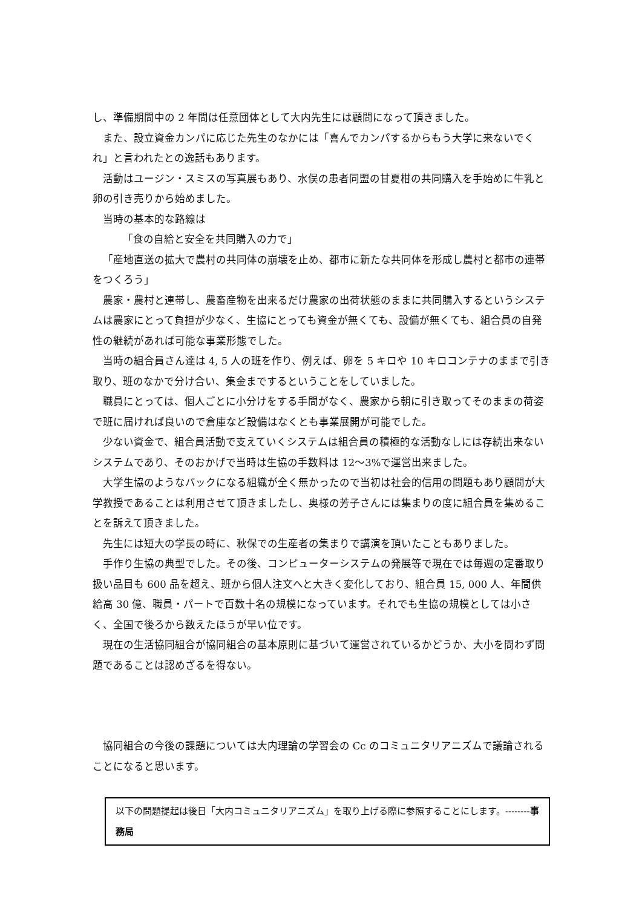し、準備期間中の 2 年間は任意団体として大内先生には顧問になって頂きました。
また、設立資金カンパに応じた先生のなかには「喜んでカンパするからもう大学に来ないでくれ」と言われたとの逸話もあります。
活動はユージン・スミスの写真展もあり、水俣の患者同盟の甘夏柑の共同購入を手始めに牛乳と卵の引き売りから始めました。
当時の基本的な路線は
「食の自給と安全を共同購入の力で」
「産地直送の拡大で農村の共同体の崩壊を止め、都市に新たな共同体を形成し農村と都市の連帯をつくろう」
農家・農村と連帯し、農畜産物を出来るだけ農家の出荷状態のままに共同購入するというシステムは農家にとって負担が少なく、生協にとっても資金が無くても、設備が無くても、組合員の自発性の継続があれば可能な事業形態でした。
当時の組合員さん達は 4, 5 人の班を作り、例えば、卵を 5 キロや 10 キロコンテナのままで引き取り、班のなかで分け合い、集金までするということをしていました。
職員にとっては、個人ごとに小分けをする手間がなく、農家から朝に引き取ってそのままの荷姿で班に届ければ良いので倉庫など設備はなくとも事業展開が可能でした。
少ない資金で、組合員活動で支えていくシステムは組合員の積極的な活動なしには存続出来ないシステムであり、そのおかげで当時は生協の手数料は 12～3%で運営出来ました。
大学生協のようなバックになる組織が全く無かったので当初は社会的信用の問題もあり顧問が大学教授であることは利用させて頂きましたし、奥様の芳子さんには集まりの度に組合員を集めることを訴えて頂きました。
先生には短大の学長の時に、秋保での生産者の集まりで講演を頂いたこともありました。
手作り生協の典型でした。その後、コンピューターシステムの発展等で現在では毎週の定番取り扱い品目も 600 品を超え、班から個人注文へと大きく変化しており、組合員 15, 000 人、年間供給高 30 億、職員・パートで百数十名の規模になっています。それでも生協の規模としては小さく、全国で後ろから数えたほうが早い位です。
現在の生活協同組合が協同組合の基本原則に基づいて運営されているかどうか、大小を問わず問題であることは認めざるを得ない。
協同組合の今後の課題については大内理論の学習会の Cc のコミュニタリアニズムで議論されることになると思います。
以下の問題提起は後日「大内コミュニタリアニズム」を取り上げる際に参照することにします。--------事務局